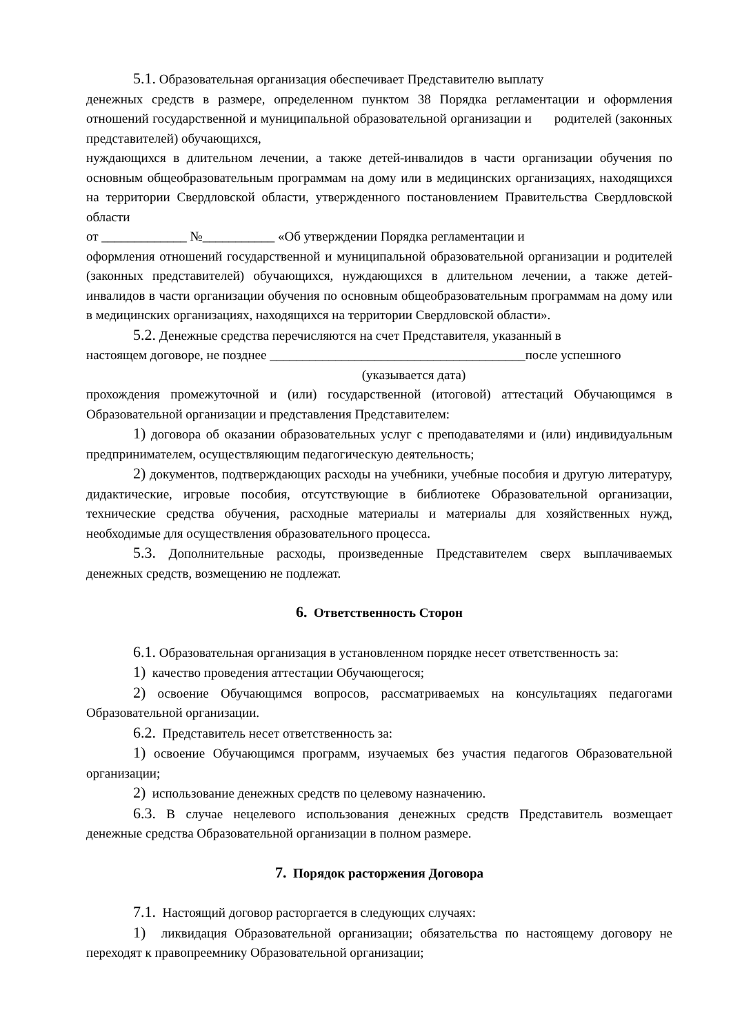5.1. Образовательная организация обеспечивает Представителю выплату
денежных средств в размере, определенном пунктом 38 Порядка регламентации и оформления отношений государственной и муниципальной образовательной организации и родителей (законных представителей) обучающихся,
нуждающихся в длительном лечении, а также детей-инвалидов в части организации обучения по основным общеобразовательным программам на дому или в медицинских организациях, находящихся на территории Свердловской области, утвержденного постановлением Правительства Свердловской области
от _____________ №___________ «Об утверждении Порядка регламентации и
оформления отношений государственной и муниципальной образовательной организации и родителей (законных представителей) обучающихся, нуждающихся в длительном лечении, а также детей-инвалидов в части организации обучения по основным общеобразовательным программам на дому или в медицинских организациях, находящихся на территории Свердловской области».
5.2. Денежные средства перечисляются на счет Представителя, указанный в
настоящем договоре, не позднее _______________________________________после успешного
(указывается дата)
прохождения промежуточной и (или) государственной (итоговой) аттестаций Обучающимся в Образовательной организации и представления Представителем:
1) договора об оказании образовательных услуг с преподавателями и (или) индивидуальным предпринимателем, осуществляющим педагогическую деятельность;
2) документов, подтверждающих расходы на учебники, учебные пособия и другую литературу, дидактические, игровые пособия, отсутствующие в библиотеке Образовательной организации, технические средства обучения, расходные материалы и материалы для хозяйственных нужд, необходимые для осуществления образовательного процесса.
5.3. Дополнительные расходы, произведенные Представителем сверх выплачиваемых денежных средств, возмещению не подлежат.
6. Ответственность Сторон
6.1. Образовательная организация в установленном порядке несет ответственность за:
1) качество проведения аттестации Обучающегося;
2) освоение Обучающимся вопросов, рассматриваемых на консультациях педагогами Образовательной организации.
6.2. Представитель несет ответственность за:
1) освоение Обучающимся программ, изучаемых без участия педагогов Образовательной организации;
2) использование денежных средств по целевому назначению.
6.3. В случае нецелевого использования денежных средств Представитель возмещает денежные средства Образовательной организации в полном размере.
7. Порядок расторжения Договора
7.1. Настоящий договор расторгается в следующих случаях:
1) ликвидация Образовательной организации; обязательства по настоящему договору не переходят к правопреемнику Образовательной организации;